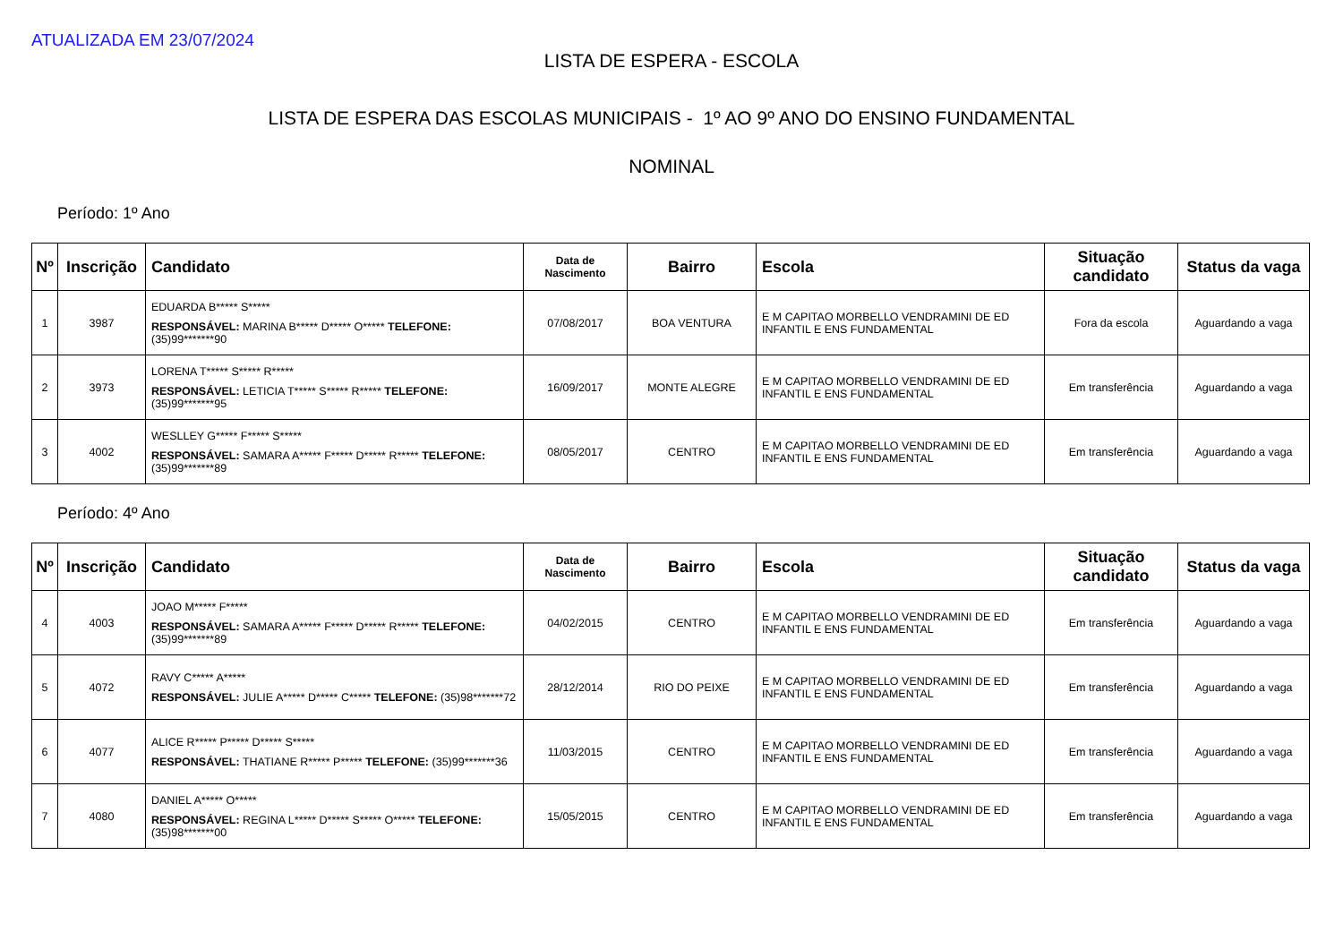ATUALIZADA EM 23/07/2024
LISTA DE ESPERA - ESCOLA
LISTA DE ESPERA DAS ESCOLAS MUNICIPAIS - 1º AO 9º ANO DO ENSINO FUNDAMENTAL
NOMINAL
Período: 1º Ano
| Nº | Inscrição | Candidato | Data de Nascimento | Bairro | Escola | Situação candidato | Status da vaga |
| --- | --- | --- | --- | --- | --- | --- | --- |
| 1 | 3987 | EDUARDA B***** S***** RESPONSÁVEL: MARINA B***** D***** O***** TELEFONE: (35)99*******90 | 07/08/2017 | BOA VENTURA | E M CAPITAO MORBELLO VENDRAMINI DE ED INFANTIL E ENS FUNDAMENTAL | Fora da escola | Aguardando a vaga |
| 2 | 3973 | LORENA T***** S***** R***** RESPONSÁVEL: LETICIA T***** S***** R***** TELEFONE: (35)99*******95 | 16/09/2017 | MONTE ALEGRE | E M CAPITAO MORBELLO VENDRAMINI DE ED INFANTIL E ENS FUNDAMENTAL | Em transferência | Aguardando a vaga |
| 3 | 4002 | WESLLEY G***** F***** S***** RESPONSÁVEL: SAMARA A***** F***** D***** R***** TELEFONE: (35)99*******89 | 08/05/2017 | CENTRO | E M CAPITAO MORBELLO VENDRAMINI DE ED INFANTIL E ENS FUNDAMENTAL | Em transferência | Aguardando a vaga |
Período: 4º Ano
| Nº | Inscrição | Candidato | Data de Nascimento | Bairro | Escola | Situação candidato | Status da vaga |
| --- | --- | --- | --- | --- | --- | --- | --- |
| 4 | 4003 | JOAO M***** F***** RESPONSÁVEL: SAMARA A***** F***** D***** R***** TELEFONE: (35)99*******89 | 04/02/2015 | CENTRO | E M CAPITAO MORBELLO VENDRAMINI DE ED INFANTIL E ENS FUNDAMENTAL | Em transferência | Aguardando a vaga |
| 5 | 4072 | RAVY C***** A***** RESPONSÁVEL: JULIE A***** D***** C***** TELEFONE: (35)98*******72 | 28/12/2014 | RIO DO PEIXE | E M CAPITAO MORBELLO VENDRAMINI DE ED INFANTIL E ENS FUNDAMENTAL | Em transferência | Aguardando a vaga |
| 6 | 4077 | ALICE R***** P***** D***** S***** RESPONSÁVEL: THATIANE R***** P***** TELEFONE: (35)99*******36 | 11/03/2015 | CENTRO | E M CAPITAO MORBELLO VENDRAMINI DE ED INFANTIL E ENS FUNDAMENTAL | Em transferência | Aguardando a vaga |
| 7 | 4080 | DANIEL A***** O***** RESPONSÁVEL: REGINA L***** D***** S***** O***** TELEFONE: (35)98*******00 | 15/05/2015 | CENTRO | E M CAPITAO MORBELLO VENDRAMINI DE ED INFANTIL E ENS FUNDAMENTAL | Em transferência | Aguardando a vaga |